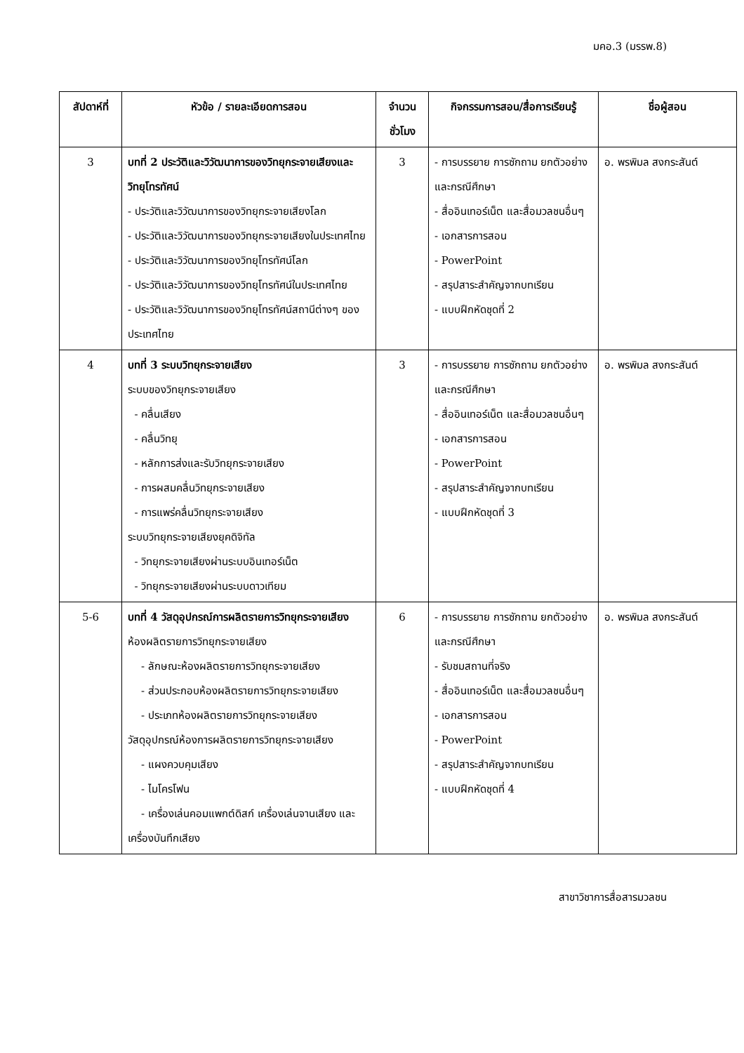มคอ.3 (มรรพ.8)
| สัปดาห์ที่ | หัวข้อ / รายละเอียดการสอน | จำนวน ชั่วโมง | กิจกรรมการสอน/สื่อการเรียนรู้ | ชื่อผู้สอน |
| --- | --- | --- | --- | --- |
| 3 | บทที่ 2 ประวัติและวิวัฒนาการของวิทยุกระจายเสียงและวิทยุโทรทัศน์ - ประวัติและวิวัฒนาการของวิทยุกระจายเสียงโลก - ประวัติและวิวัฒนาการของวิทยุกระจายเสียงในประเทศไทย - ประวัติและวิวัฒนาการของวิทยุโทรทัศน์โลก - ประวัติและวิวัฒนาการของวิทยุโทรทัศน์ในประเทศไทย - ประวัติและวิวัฒนาการของวิทยุโทรทัศน์สถานีต่างๆ ของประเทศไทย | 3 | - การบรรยาย การซักถาม ยกตัวอย่างและกรณีศึกษา - สื่ออินเทอร์เน็ต และสื่อมวลชนอื่นๆ - เอกสารการสอน - PowerPoint - สรุปสาระสำคัญจากบทเรียน - แบบฝึกหัดชุดที่ 2 | อ. พรพิมล สงกระสันต์ |
| 4 | บทที่ 3 ระบบวิทยุกระจายเสียง ระบบของวิทยุกระจายเสียง - คลื่นเสียง - คลื่นวิทยุ - หลักการส่งและรับวิทยุกระจายเสียง - การผสมคลื่นวิทยุกระจายเสียง - การแพร่คลื่นวิทยุกระจายเสียง ระบบวิทยุกระจายเสียงยุคดิจิทัล - วิทยุกระจายเสียงผ่านระบบอินเทอร์เน็ต - วิทยุกระจายเสียงผ่านระบบดาวเทียม | 3 | - การบรรยาย การซักถาม ยกตัวอย่างและกรณีศึกษา - สื่ออินเทอร์เน็ต และสื่อมวลชนอื่นๆ - เอกสารการสอน - PowerPoint - สรุปสาระสำคัญจากบทเรียน - แบบฝึกหัดชุดที่ 3 | อ. พรพิมล สงกระสันต์ |
| 5-6 | บทที่ 4 วัสดุอุปกรณ์การผลิตรายการวิทยุกระจายเสียง ห้องผลิตรายการวิทยุกระจายเสียง - ลักษณะห้องผลิตรายการวิทยุกระจายเสียง - ส่วนประกอบห้องผลิตรายการวิทยุกระจายเสียง - ประเภทห้องผลิตรายการวิทยุกระจายเสียง วัสดุอุปกรณ์ห้องการผลิตรายการวิทยุกระจายเสียง - แผงควบคุมเสียง - ไมโครโฟน - เครื่องเล่นคอมแพกต์ดิสก์ เครื่องเล่นจานเสียง และเครื่องบันทึกเสียง | 6 | - การบรรยาย การซักถาม ยกตัวอย่างและกรณีศึกษา - รับชมสถานที่จริง - สื่ออินเทอร์เน็ต และสื่อมวลชนอื่นๆ - เอกสารการสอน - PowerPoint - สรุปสาระสำคัญจากบทเรียน - แบบฝึกหัดชุดที่ 4 | อ. พรพิมล สงกระสันต์ |
สาขาวิชาการสื่อสารมวลชน